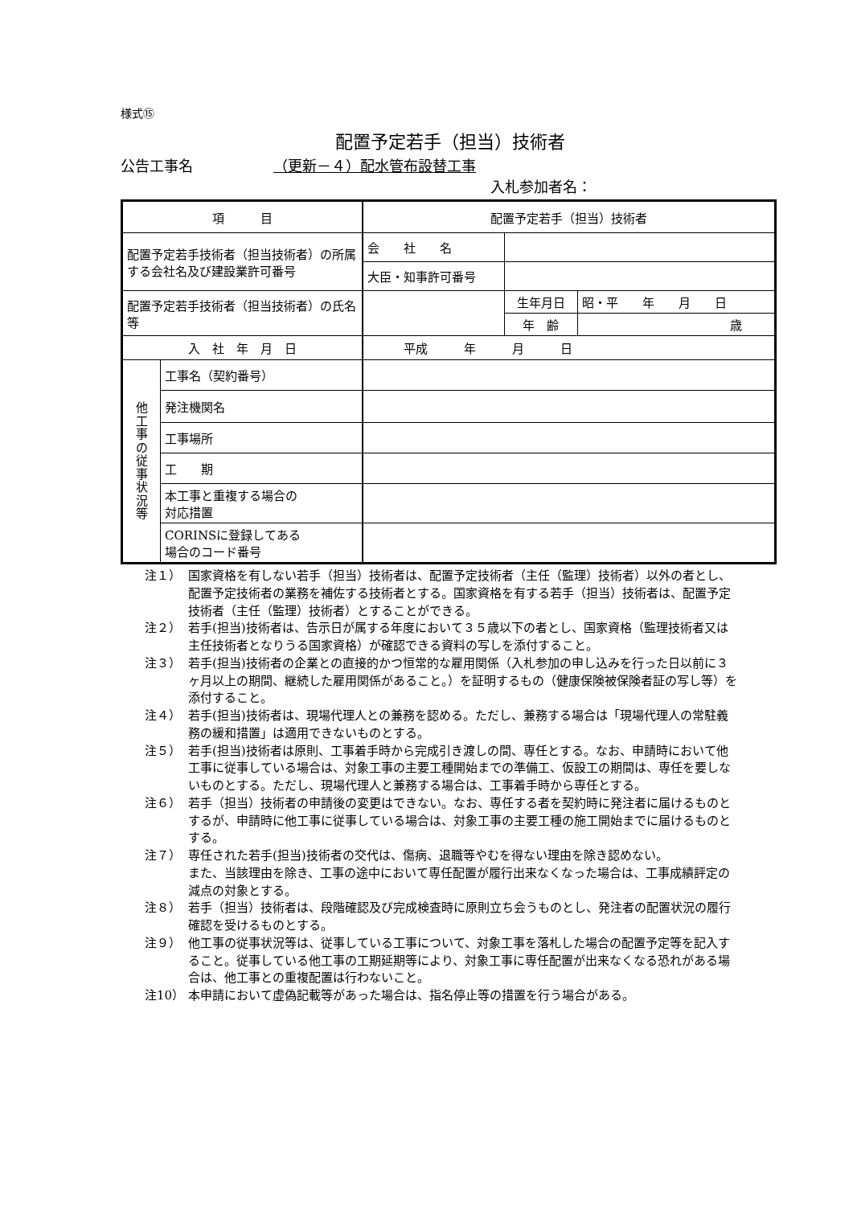様式⑮
配置予定若手（担当）技術者
公告工事名 （更新－４）配水管布設替工事
入札参加者名：
| 項 目 | | 配置予定若手（担当）技術者 | | |
| 配置予定若手技術者（担当技術者）の所属する会社名及び建設業許可番号 | | 会 社 名 | | |
| | | 大臣・知事許可番号 | | |
| 配置予定若手技術者（担当技術者）の氏名等 | | | 生年月日 | 昭・平 年 月 日 |
| | | | 年 齢 | 歳 |
| 入 社 年 月 日 | | 平成 年 月 日 | | |
| 他 工 事 の 従 事 状 況 等 | 工事名（契約番号） | | | |
| | 発注機関名 | | | |
| | 工事場所 | | | |
| | 工 期 | | | |
| | 本工事と重複する場合の 対応措置 | | | |
| | CORINSに登録してある 場合のコード番号 | | | |
注１） 国家資格を有しない若手（担当）技術者は、配置予定技術者（主任（監理）技術者）以外の者とし、配置予定技術者の業務を補佐する技術者とする。国家資格を有する若手（担当）技術者は、配置予定技術者（主任（監理）技術者）とすることができる。
注２） 若手(担当)技術者は、告示日が属する年度において３５歳以下の者とし、国家資格（監理技術者又は主任技術者となりうる国家資格）が確認できる資料の写しを添付すること。
注３） 若手(担当)技術者の企業との直接的かつ恒常的な雇用関係（入札参加の申し込みを行った日以前に３ヶ月以上の期間、継続した雇用関係があること。）を証明するもの（健康保険被保険者証の写し等）を添付すること。
注４） 若手(担当)技術者は、現場代理人との兼務を認める。ただし、兼務する場合は「現場代理人の常駐義務の緩和措置」は適用できないものとする。
注５） 若手(担当)技術者は原則、工事着手時から完成引き渡しの間、専任とする。なお、申請時において他工事に従事している場合は、対象工事の主要工種開始までの準備工、仮設工の期間は、専任を要しないものとする。ただし、現場代理人と兼務する場合は、工事着手時から専任とする。
注６） 若手（担当）技術者の申請後の変更はできない。なお、専任する者を契約時に発注者に届けるものとするが、申請時に他工事に従事している場合は、対象工事の主要工種の施工開始までに届けるものとする。
注７） 専任された若手(担当)技術者の交代は、傷病、退職等やむを得ない理由を除き認めない。
また、当該理由を除き、工事の途中において専任配置が履行出来なくなった場合は、工事成績評定の減点の対象とする。
注８） 若手（担当）技術者は、段階確認及び完成検査時に原則立ち会うものとし、発注者の配置状況の履行確認を受けるものとする。
注９） 他工事の従事状況等は、従事している工事について、対象工事を落札した場合の配置予定等を記入すること。従事している他工事の工期延期等により、対象工事に専任配置が出来なくなる恐れがある場合は、他工事との重複配置は行わないこと。
注10） 本申請において虚偽記載等があった場合は、指名停止等の措置を行う場合がある。